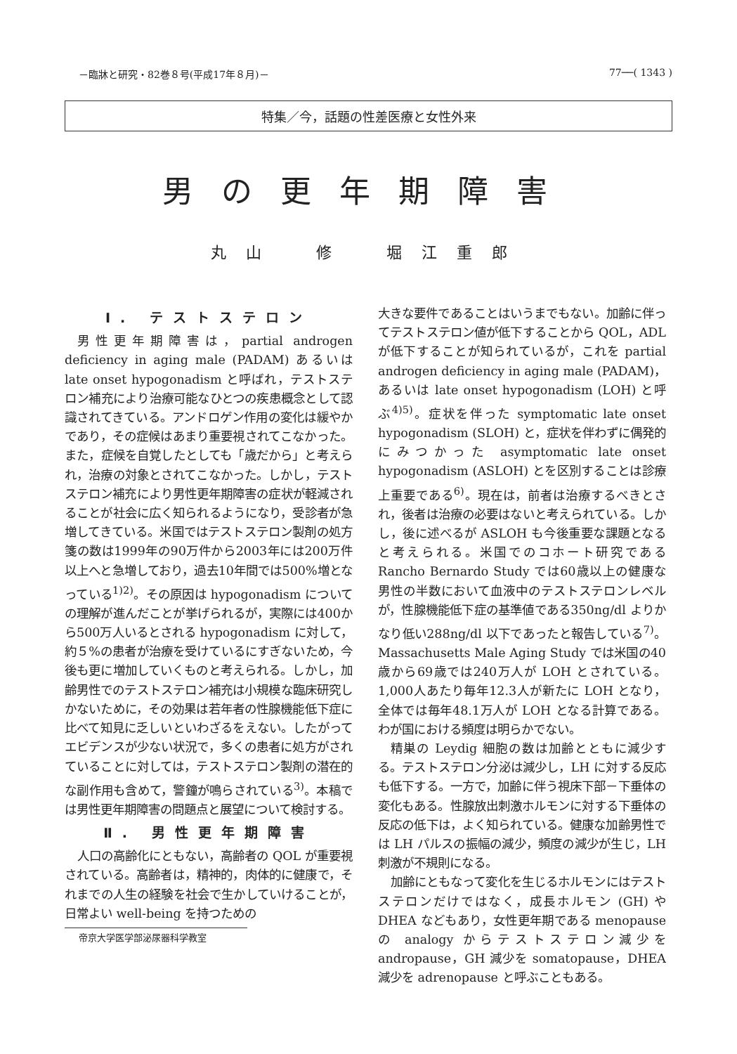－臨牀と研究・82巻８号(平成17年８月)－ 77──( 1343 )
特集／今，話題の性差医療と女性外来
男の更年期障害
丸山　修　堀江重郎
Ⅰ. テストステロン
男性更年期障害は，partial androgen deficiency in aging male (PADAM) あるいは late onset hypogonadism と呼ばれ，テストステロン補充により治療可能なひとつの疾患概念として認識されてきている。アンドロゲン作用の変化は緩やかであり，その症候はあまり重要視されてこなかった。また，症候を自覚したとしても「歳だから」と考えられ，治療の対象とされてこなかった。しかし，テストステロン補充により男性更年期障害の症状が軽減されることが社会に広く知られるようになり，受診者が急増してきている。米国ではテストステロン製剤の処方箋の数は1999年の90万件から2003年には200万件以上へと急増しており，過去10年間では500%増となっている<sup>1)2)</sup>。その原因は hypogonadism についての理解が進んだことが挙げられるが，実際には400から500万人いるとされる hypogonadism に対して，約５%の患者が治療を受けているにすぎないため，今後も更に増加していくものと考えられる。しかし，加齢男性でのテストステロン補充は小規模な臨床研究しかないために，その効果は若年者の性腺機能低下症に比べて知見に乏しいといわざるをえない。したがってエビデンスが少ない状況で，多くの患者に処方がされていることに対しては，テストステロン製剤の潜在的な副作用も含めて，警鐘が鳴らされている<sup>3)</sup>。本稿では男性更年期障害の問題点と展望について検討する。
Ⅱ. 男性更年期障害
人口の高齢化にともない，高齢者の QOL が重要視されている。高齢者は，精神的，肉体的に健康で，それまでの人生の経験を社会で生かしていけることが，日常よい well-being を持つための
帝京大学医学部泌尿器科学教室
大きな要件であることはいうまでもない。加齢に伴ってテストステロン値が低下することから QOL，ADL が低下することが知られているが，これを partial androgen deficiency in aging male (PADAM)，あるいは late onset hypogonadism (LOH) と呼ぶ<sup>4)5)</sup>。症状を伴った symptomatic late onset hypogonadism (SLOH) と，症状を伴わずに偶発的にみつかった asymptomatic late onset hypogonadism (ASLOH) とを区別することは診療上重要である<sup>6)</sup>。現在は，前者は治療するべきとされ，後者は治療の必要はないと考えられている。しかし，後に述べるが ASLOH も今後重要な課題となると考えられる。米国でのコホート研究である Rancho Bernardo Study では60歳以上の健康な男性の半数において血液中のテストステロンレベルが，性腺機能低下症の基準値である350ng/dl よりかなり低い288ng/dl 以下であったと報告している<sup>7)</sup>。Massachusetts Male Aging Study では米国の40歳から69歳では240万人が LOH とされている。1,000人あたり毎年12.3人が新たに LOH となり，全体では毎年48.1万人が LOH となる計算である。わが国における頻度は明らかでない。
精巣の Leydig 細胞の数は加齢とともに減少する。テストステロン分泌は減少し，LH に対する反応も低下する。一方で，加齢に伴う視床下部－下垂体の変化もある。性腺放出刺激ホルモンに対する下垂体の反応の低下は，よく知られている。健康な加齢男性では LH パルスの振幅の減少，頻度の減少が生じ，LH 刺激が不規則になる。
加齢にともなって変化を生じるホルモンにはテストステロンだけではなく，成長ホルモン (GH) や DHEA などもあり，女性更年期である menopause の analogy からテストステロン減少を andropause，GH 減少を somatopause，DHEA 減少を adrenopause と呼ぶこともある。